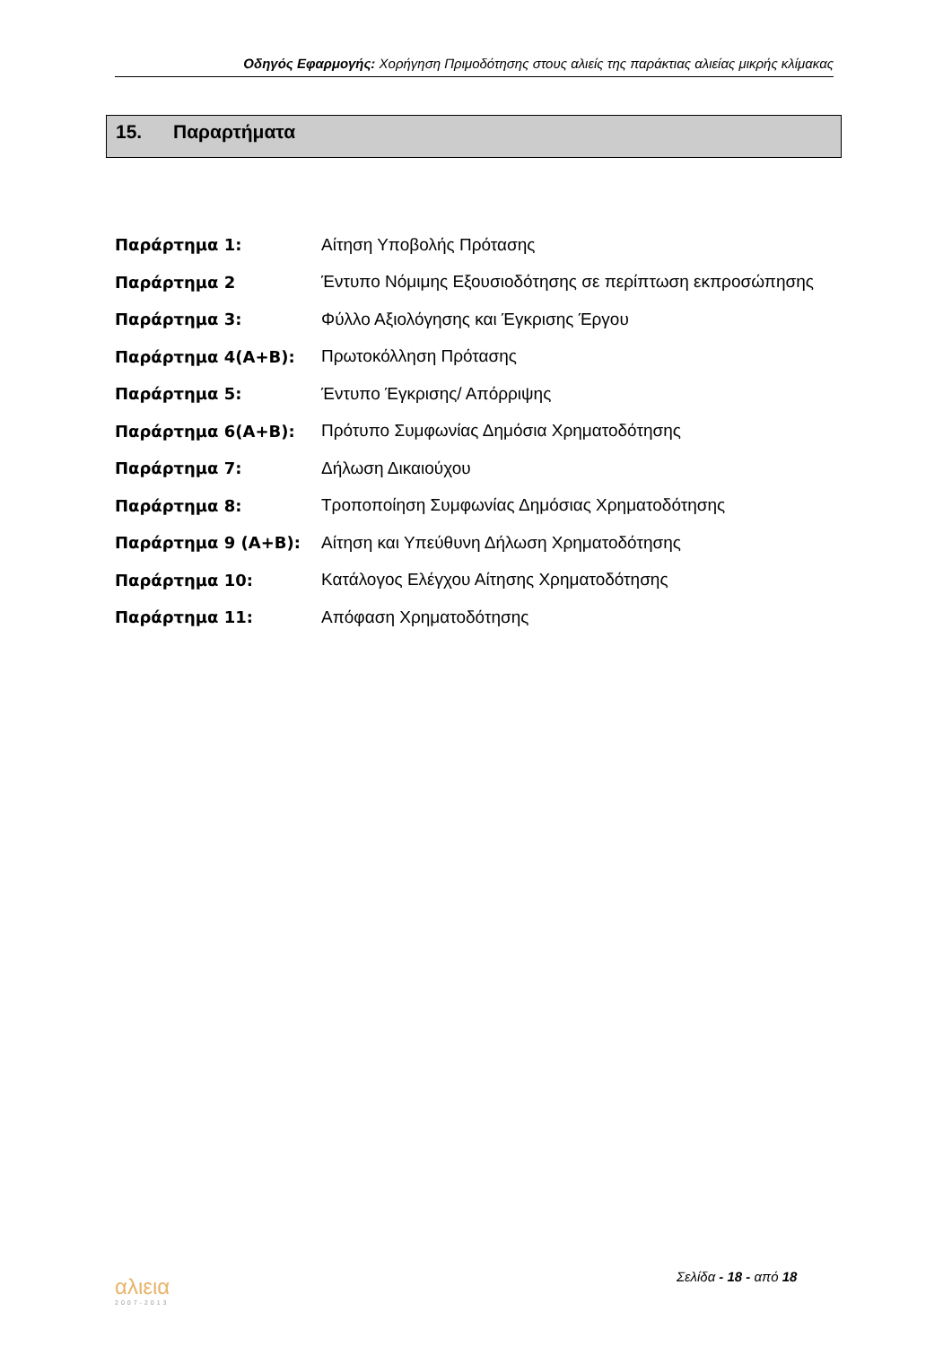Οδηγός Εφαρμογής: Χορήγηση Πριμοδότησης στους αλιείς της παράκτιας αλιείας μικρής κλίμακας
15. Παραρτήματα
| Παράρτημα 1: | Αίτηση Υποβολής Πρότασης |
| Παράρτημα 2 | Έντυπο Νόμιμης Εξουσιοδότησης σε περίπτωση εκπροσώπησης |
| Παράρτημα 3: | Φύλλο Αξιολόγησης και Έγκρισης Έργου |
| Παράρτημα 4(Α+Β): | Πρωτοκόλληση Πρότασης |
| Παράρτημα 5: | Έντυπο Έγκρισης/ Απόρριψης |
| Παράρτημα 6(Α+Β): | Πρότυπο Συμφωνίας Δημόσια Χρηματοδότησης |
| Παράρτημα 7: | Δήλωση Δικαιούχου |
| Παράρτημα 8: | Τροποποίηση Συμφωνίας Δημόσιας Χρηματοδότησης |
| Παράρτημα 9 (Α+Β): | Αίτηση και Υπεύθυνη Δήλωση Χρηματοδότησης |
| Παράρτημα 10: | Κατάλογος Ελέγχου Αίτησης Χρηματοδότησης |
| Παράρτημα 11: | Απόφαση Χρηματοδότησης |
αλιεια
2007-2013
Σελίδα - 18 - από 18